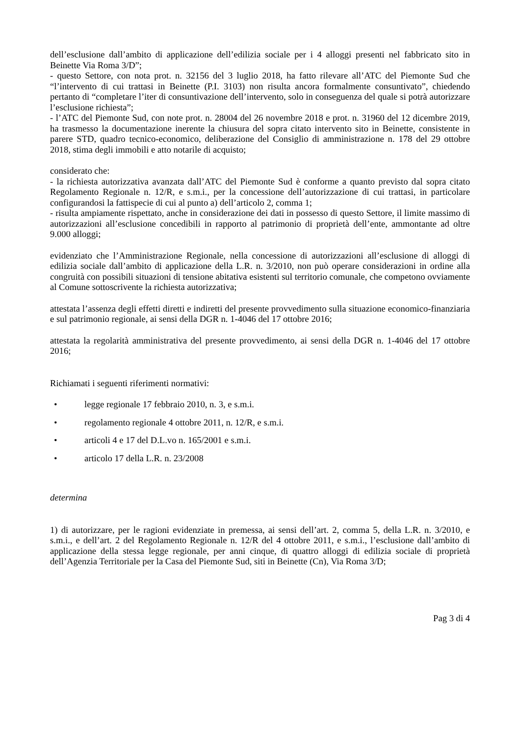dell’esclusione dall’ambito di applicazione dell’edilizia sociale per i 4 alloggi presenti nel fabbricato sito in Beinette Via Roma 3/D”;
- questo Settore, con nota prot. n. 32156 del 3 luglio 2018, ha fatto rilevare all’ATC del Piemonte Sud che “l’intervento di cui trattasi in Beinette (P.I. 3103) non risulta ancora formalmente consuntivato”, chiedendo pertanto di “completare l’iter di consuntivazione dell’intervento, solo in conseguenza del quale si potrà autorizzare l’esclusione richiesta”;
- l’ATC del Piemonte Sud, con note prot. n. 28004 del 26 novembre 2018 e prot. n. 31960 del 12 dicembre 2019, ha trasmesso la documentazione inerente la chiusura del sopra citato intervento sito in Beinette, consistente in parere STD, quadro tecnico-economico, deliberazione del Consiglio di amministrazione n. 178 del 29 ottobre 2018, stima degli immobili e atto notarile di acquisto;
considerato che:
- la richiesta autorizzativa avanzata dall’ATC del Piemonte Sud è conforme a quanto previsto dal sopra citato Regolamento Regionale n. 12/R, e s.m.i., per la concessione dell’autorizzazione di cui trattasi, in particolare configurandosi la fattispecie di cui al punto a) dell’articolo 2, comma 1;
- risulta ampiamente rispettato, anche in considerazione dei dati in possesso di questo Settore, il limite massimo di autorizzazioni all’esclusione concedibili in rapporto al patrimonio di proprietà dell’ente, ammontante ad oltre 9.000 alloggi;
evidenziato che l’Amministrazione Regionale, nella concessione di autorizzazioni all’esclusione di alloggi di edilizia sociale dall’ambito di applicazione della L.R. n. 3/2010, non può operare considerazioni in ordine alla congruità con possibili situazioni di tensione abitativa esistenti sul territorio comunale, che competono ovviamente al Comune sottoscrivente la richiesta autorizzativa;
attestata l’assenza degli effetti diretti e indiretti del presente provvedimento sulla situazione economico-finanziaria e sul patrimonio regionale, ai sensi della DGR n. 1-4046 del 17 ottobre 2016;
attestata la regolarità amministrativa del presente provvedimento, ai sensi della DGR n. 1-4046 del 17 ottobre 2016;
Richiamati i seguenti riferimenti normativi:
• legge regionale 17 febbraio 2010, n. 3, e s.m.i.
• regolamento regionale 4 ottobre 2011, n. 12/R, e s.m.i.
• articoli 4 e 17 del D.L.vo n. 165/2001 e s.m.i.
• articolo 17 della L.R. n. 23/2008
determina
1) di autorizzare, per le ragioni evidenziate in premessa, ai sensi dell’art. 2, comma 5, della L.R. n. 3/2010, e s.m.i., e dell’art. 2 del Regolamento Regionale n. 12/R del 4 ottobre 2011, e s.m.i., l’esclusione dall’ambito di applicazione della stessa legge regionale, per anni cinque, di quattro alloggi di edilizia sociale di proprietà dell’Agenzia Territoriale per la Casa del Piemonte Sud, siti in Beinette (Cn), Via Roma 3/D;
Pag 3 di 4